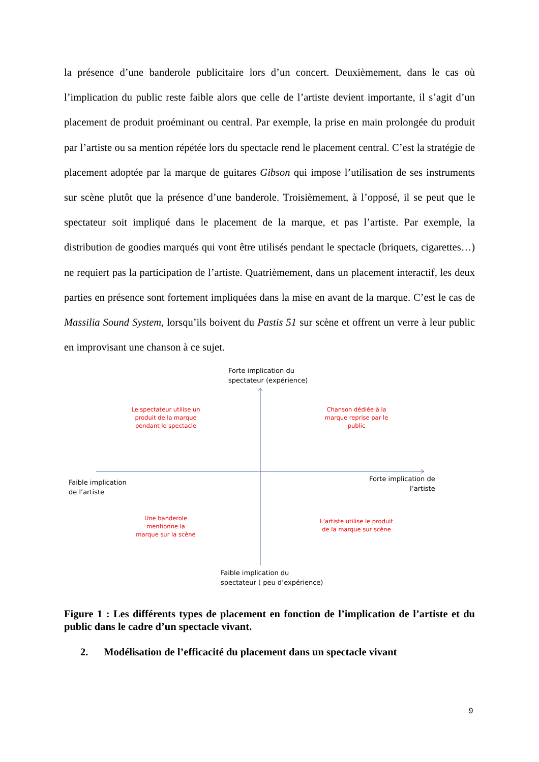la présence d’une banderole publicitaire lors d’un concert. Deuxièmement, dans le cas où l’implication du public reste faible alors que celle de l’artiste devient importante, il s’agit d’un placement de produit proéminant ou central. Par exemple, la prise en main prolongée du produit par l’artiste ou sa mention répétée lors du spectacle rend le placement central. C’est la stratégie de placement adoptée par la marque de guitares Gibson qui impose l’utilisation de ses instruments sur scène plutôt que la présence d’une banderole. Troisièmement, à l’opposé, il se peut que le spectateur soit impliqué dans le placement de la marque, et pas l’artiste. Par exemple, la distribution de goodies marqués qui vont être utilisés pendant le spectacle (briquets, cigarettes…) ne requiert pas la participation de l’artiste. Quatrièmement, dans un placement interactif, les deux parties en présence sont fortement impliquées dans la mise en avant de la marque. C’est le cas de Massilia Sound System, lorsqu’ils boivent du Pastis 51 sur scène et offrent un verre à leur public en improvisant une chanson à ce sujet.
Forte implication du
spectateur (expérience)
Le spectateur utilise un produit de la marque pendant le spectacle
Chanson dédiée à la marque reprise par le public
Faible implication
de l’artiste
Forte implication de
l’artiste
Une banderole mentionne la marque sur la scène
L’artiste utilise le produit de la marque sur scène
Faible implication du
spectateur ( peu d’expérience)
Figure 1 : Les différents types de placement en fonction de l’implication de l’artiste et du public dans le cadre d’un spectacle vivant.
2. Modélisation de l’efficacité du placement dans un spectacle vivant
9